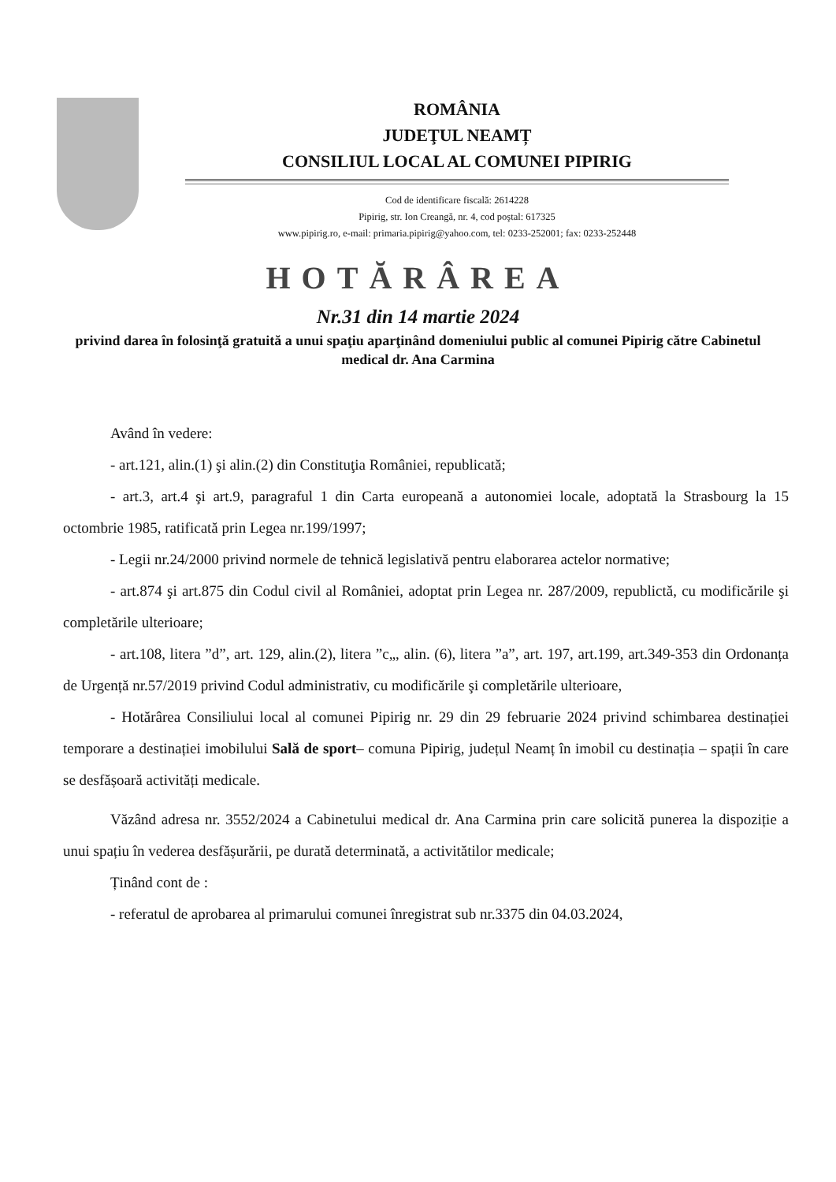ROMÂNIA
JUDEŢUL NEAMȚ
CONSILIUL LOCAL AL COMUNEI PIPIRIG
Cod de identificare fiscală: 2614228
Pipirig, str. Ion Creangă, nr. 4, cod poştal: 617325
www.pipirig.ro, e-mail: primaria.pipirig@yahoo.com, tel: 0233-252001; fax: 0233-252448
HOTĂRÂREA
Nr.31 din 14 martie 2024
privind darea în folosinţă gratuită a unui spaţiu aparţinând domeniului public al comunei Pipirig către Cabinetul medical dr. Ana Carmina
Având în vedere:
- art.121, alin.(1) şi alin.(2) din Constituţia României, republicată;
- art.3, art.4 şi art.9, paragraful 1 din Carta europeană a autonomiei locale, adoptată la Strasbourg la 15 octombrie 1985, ratificată prin Legea nr.199/1997;
- Legii nr.24/2000 privind normele de tehnică legislativă pentru elaborarea actelor normative;
- art.874 şi art.875 din Codul civil al României, adoptat prin Legea nr. 287/2009, republictă, cu modificările şi completările ulterioare;
- art.108, litera ”d”, art. 129, alin.(2), litera ”c„, alin. (6), litera ”a”, art. 197, art.199, art.349-353 din Ordonanța de Urgență nr.57/2019 privind Codul administrativ, cu modificările şi completările ulterioare,
- Hotărârea Consiliului local al comunei Pipirig nr. 29 din 29 februarie 2024 privind schimbarea destinației temporare a destinației imobilului Sală de sport– comuna Pipirig, județul Neamț în imobil cu destinația – spații în care se desfășoară activități medicale.
Văzând adresa nr. 3552/2024 a Cabinetului medical dr. Ana Carmina prin care solicită punerea la dispoziție a unui spațiu în vederea desfășurării, pe durată determinată, a activitătilor medicale;
Ținând cont de :
- referatul de aprobarea al primarului comunei înregistrat sub nr.3375 din 04.03.2024,